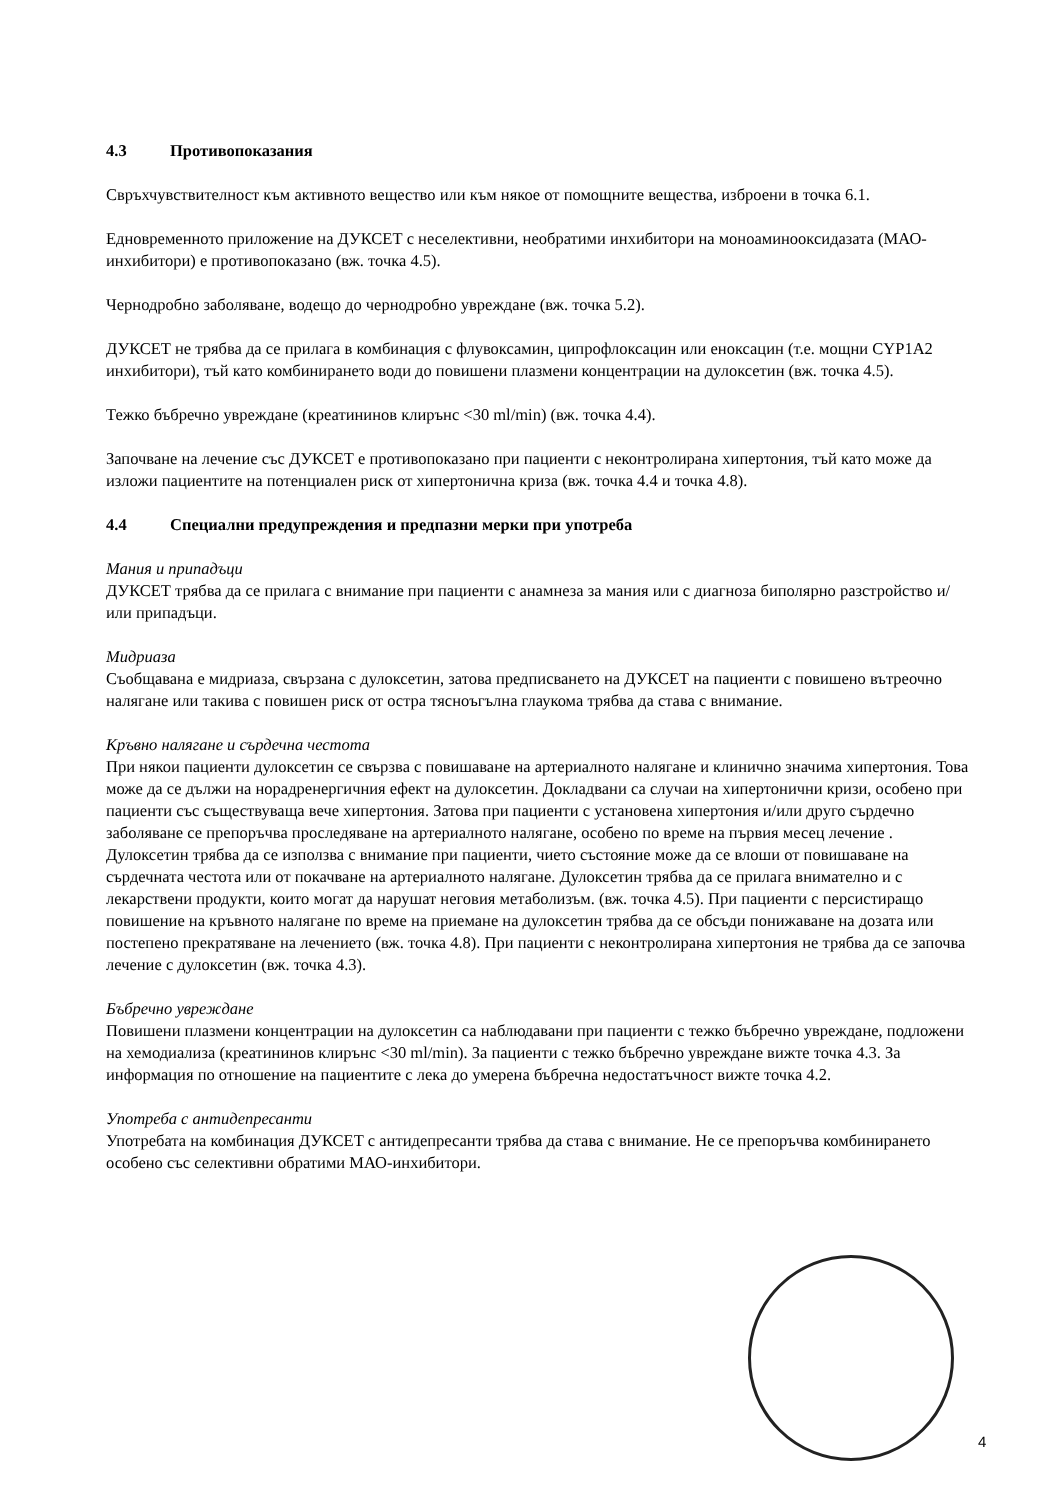4.3 Противопоказания
Свръхчувствителност към активното вещество или към някое от помощните вещества, изброени в точка 6.1.
Едновременното приложение на ДУКСЕТ с неселективни, необратими инхибитори на моноаминооксидазата (МАО-инхибитори) е противопоказано (вж. точка 4.5).
Чернодробно заболяване, водещо до чернодробно увреждане (вж. точка 5.2).
ДУКСЕТ не трябва да се прилага в комбинация с флувоксамин, ципрофлоксацин или еноксацин (т.е. мощни CYP1A2 инхибитори), тъй като комбинирането води до повишени плазмени концентрации на дулоксетин (вж. точка 4.5).
Тежко бъбречно увреждане (креатининов клирънс <30 ml/min) (вж. точка 4.4).
Започване на лечение със ДУКСЕТ е противопоказано при пациенти с неконтролирана хипертония, тъй като може да изложи пациентите на потенциален риск от хипертонична криза (вж. точка 4.4 и точка 4.8).
4.4 Специални предупреждения и предпазни мерки при употреба
Мания и припадъци
ДУКСЕТ трябва да се прилага с внимание при пациенти с анамнеза за мания или с диагноза биполярно разстройство и/или припадъци.
Мидриаза
Съобщавана е мидриаза, свързана с дулоксетин, затова предписването на ДУКСЕТ на пациенти с повишено вътреочно налягане или такива с повишен риск от остра тясноъгълна глаукома трябва да става с внимание.
Кръвно налягане и сърдечна честота
При някои пациенти дулоксетин се свързва с повишаване на артериалното налягане и клинично значима хипертония. Това може да се дължи на норадренергичния ефект на дулоксетин. Докладвани са случаи на хипертонични кризи, особено при пациенти със съществуваща вече хипертония. Затова при пациенти с установена хипертония и/или друго сърдечно заболяване се препоръчва проследяване на артериалното налягане, особено по време на първия месец лечение . Дулоксетин трябва да се използва с внимание при пациенти, чието състояние може да се влоши от повишаване на сърдечната честота или от покачване на артериалното налягане. Дулоксетин трябва да се прилага внимателно и с лекарствени продукти, които могат да нарушат неговия метаболизъм. (вж. точка 4.5). При пациенти с персистиращо повишение на кръвното налягане по време на приемане на дулоксетин трябва да се обсъди понижаване на дозата или постепено прекратяване на лечението (вж. точка 4.8). При пациенти с неконтролирана хипертония не трябва да се започва лечение с дулоксетин (вж. точка 4.3).
Бъбречно увреждане
Повишени плазмени концентрации на дулоксетин са наблюдавани при пациенти с тежко бъбречно увреждане, подложени на хемодиализа (креатининов клирънс <30 ml/min). За пациенти с тежко бъбречно увреждане вижте точка 4.3. За информация по отношение на пациентите с лека до умерена бъбречна недостатъчност вижте точка 4.2.
Употреба с антидепресанти
Употребата на комбинация ДУКСЕТ с антидепресанти трябва да става с внимание. Не се препоръчва комбинирането особено със селективни обратими МАО-инхибитори.
4